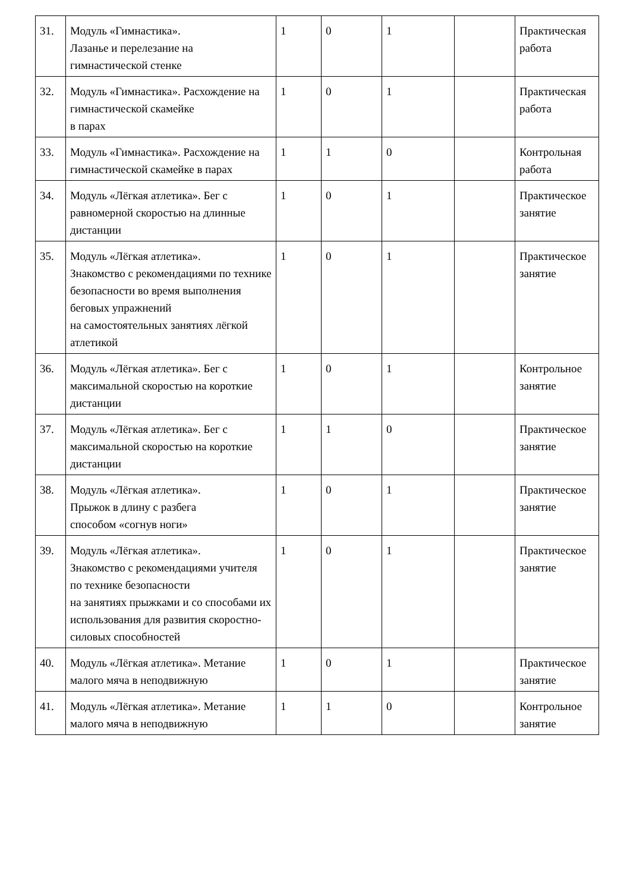| 31. | Модуль «Гимнастика». Лазанье и перелезание на гимнастической стенке | 1 | 0 | 1 | | Практическая работа |
| 32. | Модуль «Гимнастика». Расхождение на гимнастической скамейке в парах | 1 | 0 | 1 | | Практическая работа |
| 33. | Модуль «Гимнастика». Расхождение на гимнастической скамейке в парах | 1 | 1 | 0 | | Контрольная работа |
| 34. | Модуль «Лёгкая атлетика». Бег с равномерной скоростью на длинные дистанции | 1 | 0 | 1 | | Практическое занятие |
| 35. | Модуль «Лёгкая атлетика». Знакомство с рекомендациями по технике безопасности во время выполнения беговых упражнений на самостоятельных занятиях лёгкой атлетикой | 1 | 0 | 1 | | Практическое занятие |
| 36. | Модуль «Лёгкая атлетика». Бег с максимальной скоростью на короткие дистанции | 1 | 0 | 1 | | Контрольное занятие |
| 37. | Модуль «Лёгкая атлетика». Бег с максимальной скоростью на короткие дистанции | 1 | 1 | 0 | | Практическое занятие |
| 38. | Модуль «Лёгкая атлетика». Прыжок в длину с разбега способом «согнув ноги» | 1 | 0 | 1 | | Практическое занятие |
| 39. | Модуль «Лёгкая атлетика». Знакомство с рекомендациями учителя по технике безопасности на занятиях прыжками и со способами их использования для развития скоростно-силовых способностей | 1 | 0 | 1 | | Практическое занятие |
| 40. | Модуль «Лёгкая атлетика». Метание малого мяча в неподвижную | 1 | 0 | 1 | | Практическое занятие |
| 41. | Модуль «Лёгкая атлетика». Метание малого мяча в неподвижную | 1 | 1 | 0 | | Контрольное занятие |